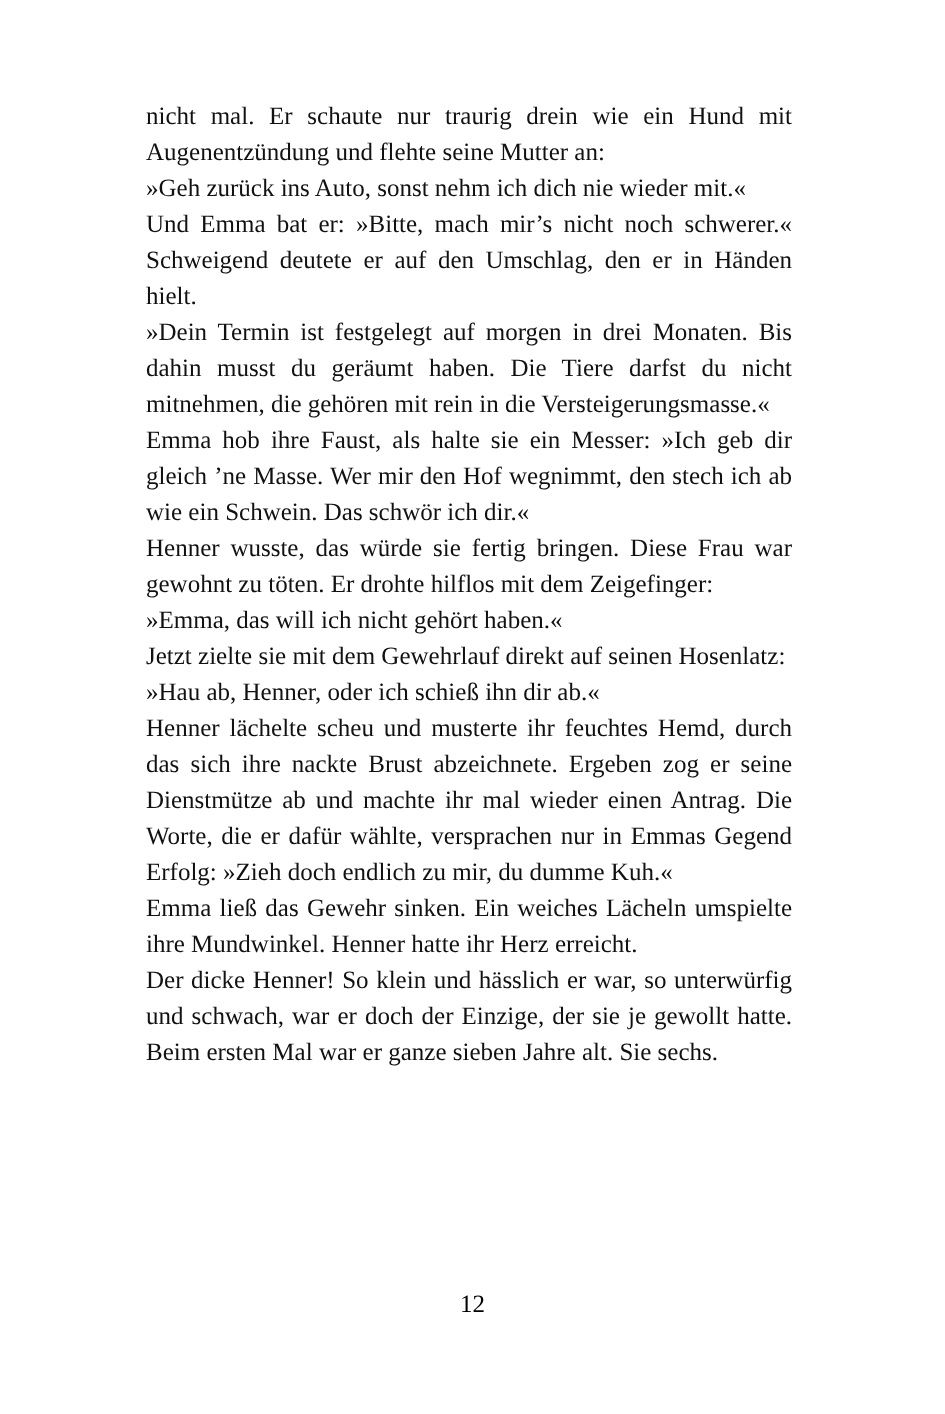nicht mal. Er schaute nur traurig drein wie ein Hund mit Augenentzündung und flehte seine Mutter an:
»Geh zurück ins Auto, sonst nehm ich dich nie wieder mit.«
Und Emma bat er: »Bitte, mach mir’s nicht noch schwerer.« Schweigend deutete er auf den Umschlag, den er in Händen hielt.
»Dein Termin ist festgelegt auf morgen in drei Monaten. Bis dahin musst du geräumt haben. Die Tiere darfst du nicht mitnehmen, die gehören mit rein in die Versteigerungsmasse.«
Emma hob ihre Faust, als halte sie ein Messer: »Ich geb dir gleich ’ne Masse. Wer mir den Hof wegnimmt, den stech ich ab wie ein Schwein. Das schwör ich dir.«
Henner wusste, das würde sie fertig bringen. Diese Frau war gewohnt zu töten. Er drohte hilflos mit dem Zeigefinger:
»Emma, das will ich nicht gehört haben.«
Jetzt zielte sie mit dem Gewehrlauf direkt auf seinen Hosenlatz:
»Hau ab, Henner, oder ich schieß ihn dir ab.«
Henner lächelte scheu und musterte ihr feuchtes Hemd, durch das sich ihre nackte Brust abzeichnete. Ergeben zog er seine Dienstmütze ab und machte ihr mal wieder einen Antrag. Die Worte, die er dafür wählte, versprachen nur in Emmas Gegend Erfolg: »Zieh doch endlich zu mir, du dumme Kuh.«
Emma ließ das Gewehr sinken. Ein weiches Lächeln umspielte ihre Mundwinkel. Henner hatte ihr Herz erreicht.
Der dicke Henner! So klein und hässlich er war, so unterwürfig und schwach, war er doch der Einzige, der sie je gewollt hatte. Beim ersten Mal war er ganze sieben Jahre alt. Sie sechs.
12